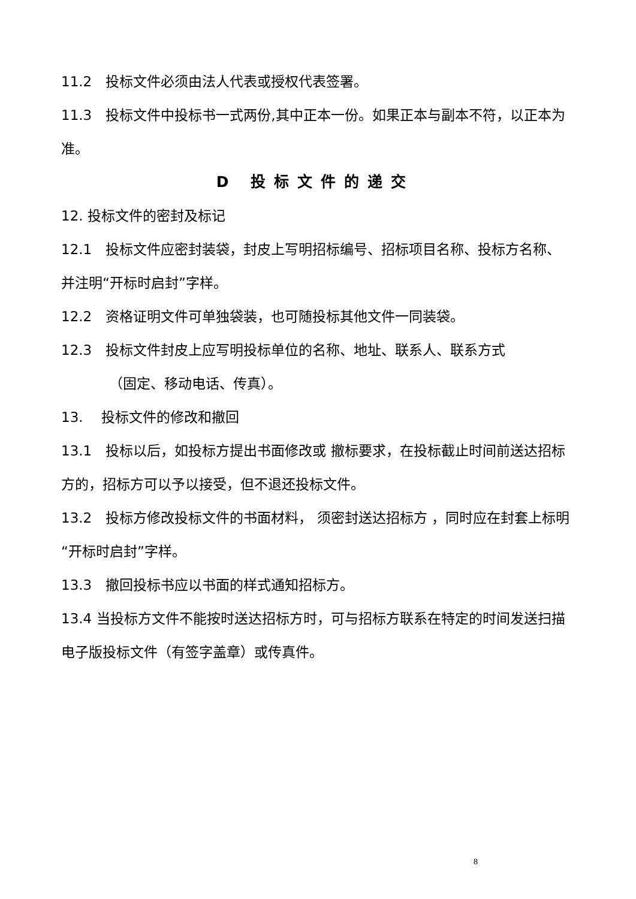11.2　投标文件必须由法人代表或授权代表签署。
11.3　投标文件中投标书一式两份,其中正本一份。如果正本与副本不符，以正本为准。
D 投标文件的递交
12. 投标文件的密封及标记
12.1　投标文件应密封装袋，封皮上写明招标编号、招标项目名称、投标方名称、并注明“开标时启封”字样。
12.2　资格证明文件可单独袋装，也可随投标其他文件一同装袋。
12.3　投标文件封皮上应写明投标单位的名称、地址、联系人、联系方式
（固定、移动电话、传真）。
13.　 投标文件的修改和撤回
13.1　投标以后，如投标方提出书面修改或 撤标要求，在投标截止时间前送达招标方的，招标方可以予以接受，但不退还投标文件。
13.2　投标方修改投标文件的书面材料， 须密封送达招标方 ，同时应在封套上标明“开标时启封”字样。
13.3　撤回投标书应以书面的样式通知招标方。
13.4 当投标方文件不能按时送达招标方时，可与招标方联系在特定的时间发送扫描电子版投标文件（有签字盖章）或传真件。
8